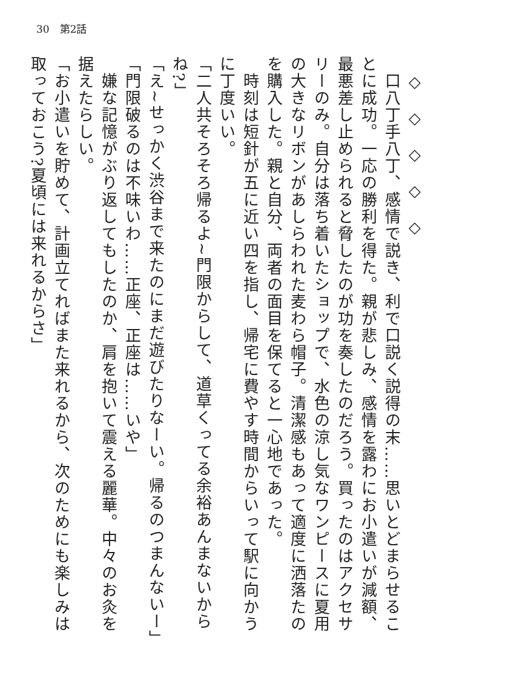30　第2話
　◇　◇　◇　◇　◇
　口八丁手八丁、感情で説き、利で口説く説得の末……思いとどまらせることに成功。一応の勝利を得た。親が悲しみ、感情を露わにお小遣いが減額、最悪差し止められると脅したのが功を奏したのだろう。買ったのはアクセサリーのみ。自分は落ち着いたショップで、水色の涼し気なワンピースに夏用の大きなリボンがあしらわれた麦わら帽子。清潔感もあって適度に洒落たのを購入した。親と自分、両者の面目を保てると一心地であった。
　時刻は短針が五に近い四を指し、帰宅に費やす時間からいって駅に向かうに丁度いい。
「二人共そろそろ帰るよ~門限からして、道草くってる余裕あんまないからね?」
「え~せっかく渋谷まで来たのにまだ遊びたりなーい。帰るのつまんないー」
「門限破るのは不味いわ……正座、正座は……いや」
　嫌な記憶がぶり返してもしたのか、肩を抱いて震える麗華。中々のお灸を据えたらしい。
「お小遣いを貯めて、計画立てればまた来れるから、次のためにも楽しみは取っておこう?夏頃には来れるからさ」